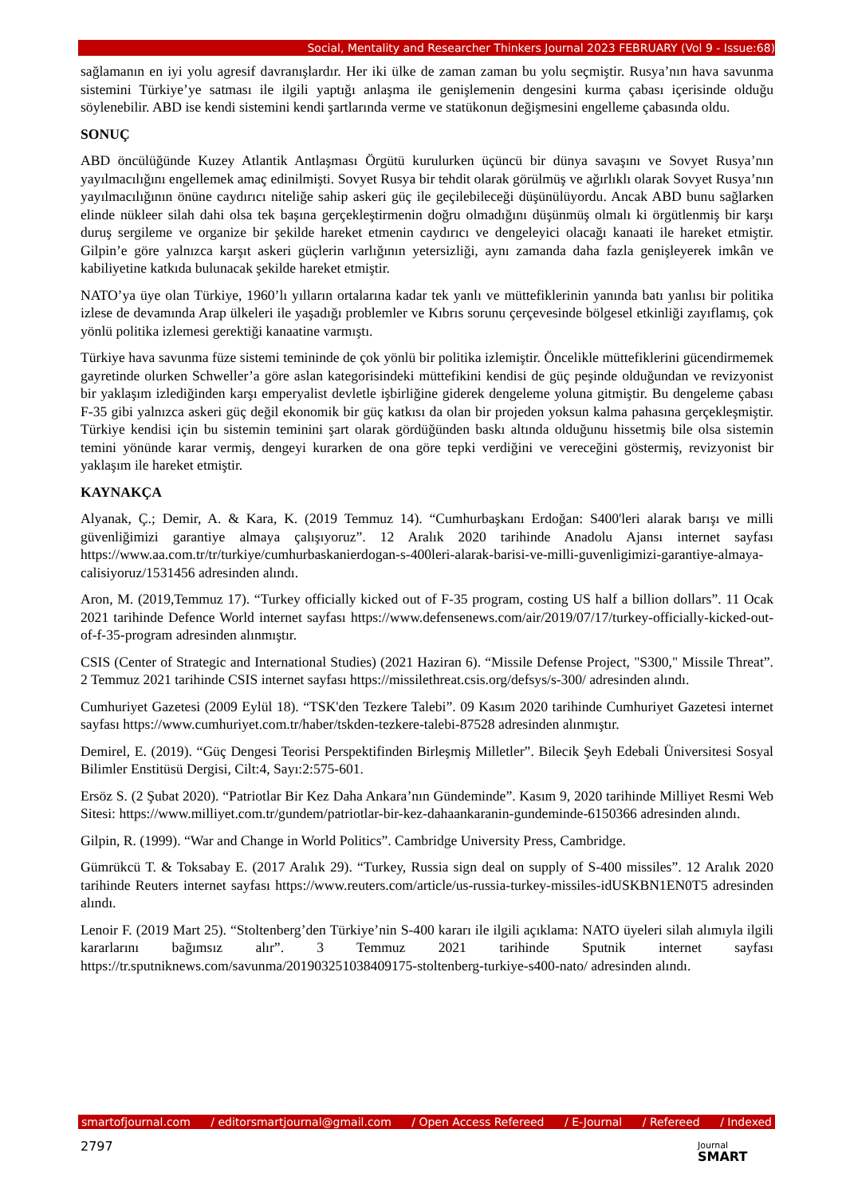Social, Mentality and Researcher Thinkers Journal 2023 FEBRUARY (Vol 9 - Issue:68)
sağlamanın en iyi yolu agresif davranışlardır. Her iki ülke de zaman zaman bu yolu seçmiştir. Rusya’nın hava savunma sistemini Türkiye’ye satması ile ilgili yaptığı anlaşma ile genişlemenin dengesini kurma çabası içerisinde olduğu söylenebilir. ABD ise kendi sistemini kendi şartlarında verme ve statükonun değişmesini engelleme çabasında oldu.
SONUÇ
ABD öncülüğünde Kuzey Atlantik Antlaşması Örgütü kurulurken üçüncü bir dünya savaşını ve Sovyet Rusya’nın yayılmacılığını engellemek amaç edinilmişti. Sovyet Rusya bir tehdit olarak görülmüş ve ağırlıklı olarak Sovyet Rusya’nın yayılmacılığının önüne caydırıcı niteliğe sahip askeri güç ile geçilebileceği düşünülüyordu. Ancak ABD bunu sağlarken elinde nükleer silah dahi olsa tek başına gerçekleştirmenin doğru olmadığını düşünmüş olmalı ki örgütlenmiş bir karşı duruş sergileme ve organize bir şekilde hareket etmenin caydırıcı ve dengeleyici olacağı kanaati ile hareket etmiştir. Gilpin’e göre yalnızca karşıt askeri güçlerin varlığının yetersizliği, aynı zamanda daha fazla genişleyerek imkân ve kabiliyetine katkıda bulunacak şekilde hareket etmiştir.
NATO’ya üye olan Türkiye, 1960’lı yılların ortalarına kadar tek yanlı ve müttefiklerinin yanında batı yanlısı bir politika izlese de devamında Arap ülkeleri ile yaşadığı problemler ve Kıbrıs sorunu çerçevesinde bölgesel etkinliği zayıflamış, çok yönlü politika izlemesi gerektiği kanaatine varmıştı.
Türkiye hava savunma füze sistemi temininde de çok yönlü bir politika izlemiştir. Öncelikle müttefiklerini gücendirmemek gayretinde olurken Schweller’a göre aslan kategorisindeki müttefikini kendisi de güç peşinde olduğundan ve revizyonist bir yaklaşım izlediğinden karşı emperyalist devletle işbirliğine giderek dengeleme yoluna gitmiştir. Bu dengeleme çabası F-35 gibi yalnızca askeri güç değil ekonomik bir güç katkısı da olan bir projeden yoksun kalma pahasına gerçekleşmiştir. Türkiye kendisi için bu sistemin teminini şart olarak gördüğünden baskı altında olduğunu hissetmiş bile olsa sistemin temini yönünde karar vermiş, dengeyi kurarken de ona göre tepki verdiğini ve vereceğini göstermiş, revizyonist bir yaklaşım ile hareket etmiştir.
KAYNAKÇA
Alyanak, Ç.; Demir, A. & Kara, K. (2019 Temmuz 14). “Cumhurbaşkanı Erdoğan: S400'leri alarak barışı ve milli güvenliğimizi garantiye almaya çalışıyoruz”. 12 Aralık 2020 tarihinde Anadolu Ajansı internet sayfası https://www.aa.com.tr/tr/turkiye/cumhurbaskanierdogan-s-400leri-alarak-barisi-ve-milli-guvenligimizi-garantiye-almaya-calisiyoruz/1531456 adresinden alındı.
Aron, M. (2019,Temmuz 17). “Turkey officially kicked out of F-35 program, costing US half a billion dollars”. 11 Ocak 2021 tarihinde Defence World internet sayfası https://www.defensenews.com/air/2019/07/17/turkey-officially-kicked-out-of-f-35-program adresinden alınmıştır.
CSIS (Center of Strategic and International Studies) (2021 Haziran 6). “Missile Defense Project, "S300," Missile Threat”. 2 Temmuz 2021 tarihinde CSIS internet sayfası https://missilethreat.csis.org/defsys/s-300/ adresinden alındı.
Cumhuriyet Gazetesi (2009 Eylül 18). “TSK'den Tezkere Talebi”. 09 Kasım 2020 tarihinde Cumhuriyet Gazetesi internet sayfası https://www.cumhuriyet.com.tr/haber/tskden-tezkere-talebi-87528 adresinden alınmıştır.
Demirel, E. (2019). “Güç Dengesi Teorisi Perspektifinden Birleşmiş Milletler”. Bilecik Şeyh Edebali Üniversitesi Sosyal Bilimler Enstitüsü Dergisi, Cilt:4, Sayı:2:575-601.
Ersöz S. (2 Şubat 2020). “Patriotlar Bir Kez Daha Ankara’nın Gündeminde”. Kasım 9, 2020 tarihinde Milliyet Resmi Web Sitesi: https://www.milliyet.com.tr/gundem/patriotlar-bir-kez-dahaankaranin-gundeminde-6150366 adresinden alındı.
Gilpin, R. (1999). “War and Change in World Politics”. Cambridge University Press, Cambridge.
Gümrükcü T. & Toksabay E. (2017 Aralık 29). “Turkey, Russia sign deal on supply of S-400 missiles”. 12 Aralık 2020 tarihinde Reuters internet sayfası https://www.reuters.com/article/us-russia-turkey-missiles-idUSKBN1EN0T5 adresinden alındı.
Lenoir F. (2019 Mart 25). “Stoltenberg’den Türkiye’nin S-400 kararı ile ilgili açıklama: NATO üyeleri silah alımıyla ilgili kararlarını bağımsız alır”. 3 Temmuz 2021 tarihinde Sputnik internet sayfası https://tr.sputniknews.com/savunma/201903251038409175-stoltenberg-turkiye-s400-nato/ adresinden alındı.
smartofjournal.com / editorsmartjournal@gmail.com / Open Access Refereed / E-Journal / Refereed / Indexed
2797
Journal
SMART